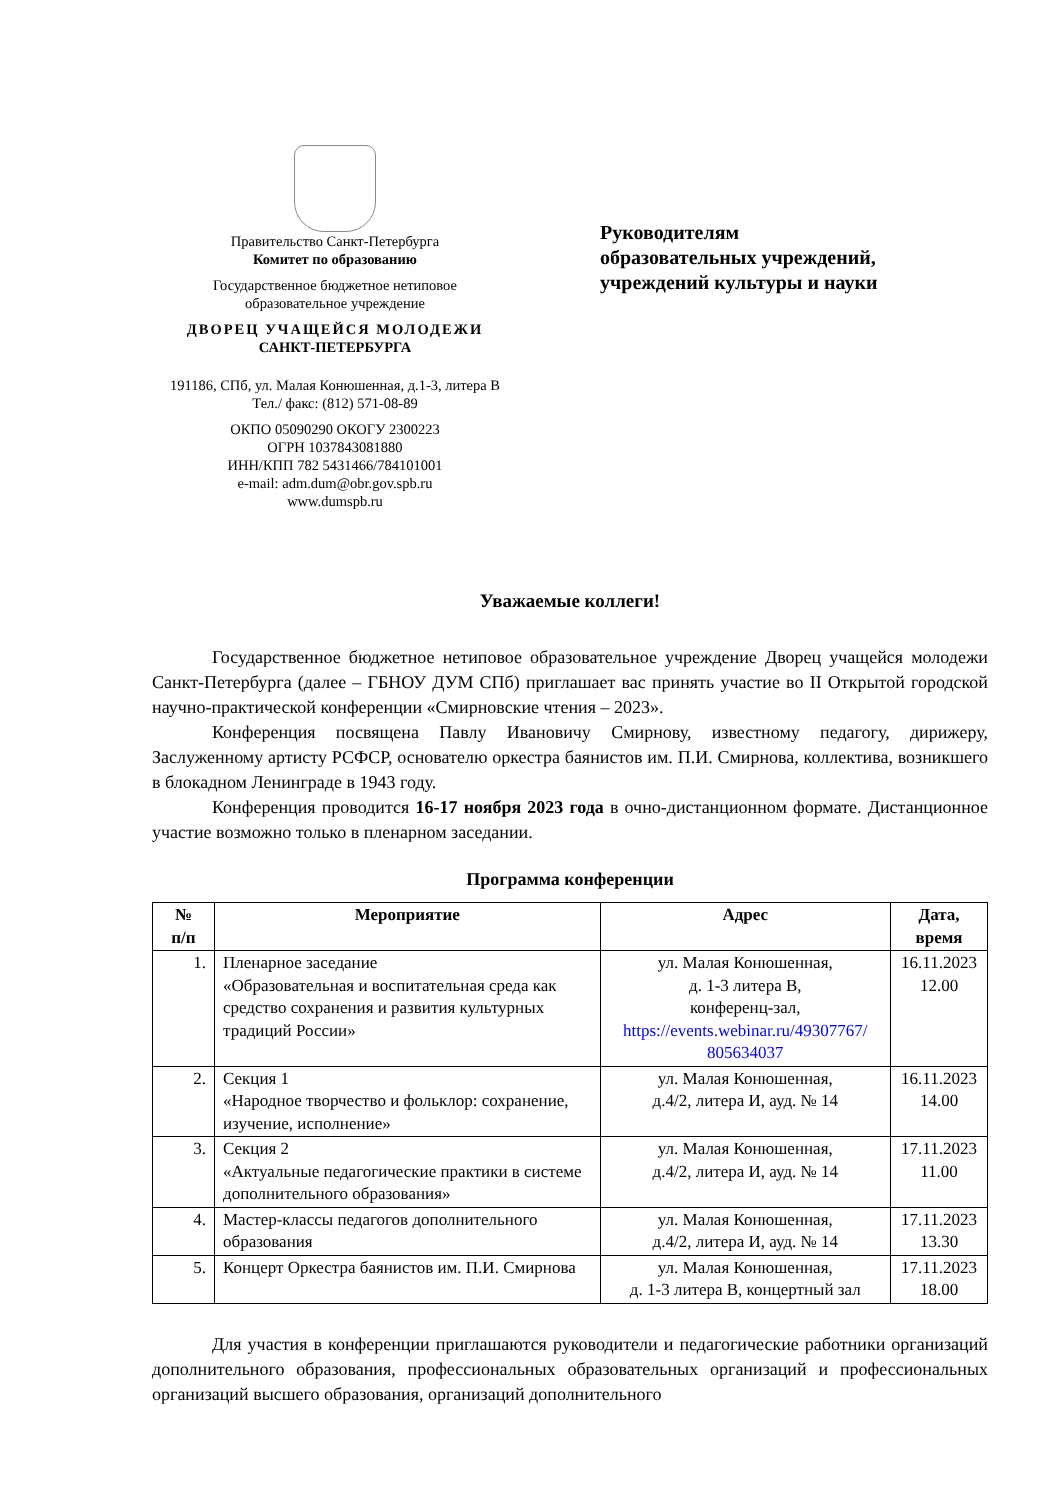Правительство Санкт-Петербурга
Комитет по образованию
Государственное бюджетное нетиповое
образовательное учреждение
ДВОРЕЦ УЧАЩЕЙСЯ МОЛОДЕЖИ
САНКТ-ПЕТЕРБУРГА
191186, СПб, ул. Малая Конюшенная, д.1-3, литера В
Тел./ факс: (812) 571-08-89
ОКПО 05090290 ОКОГУ 2300223
ОГРН 1037843081880
ИНН/КПП 782 5431466/784101001
e-mail: adm.dum@obr.gov.spb.ru
www.dumspb.ru
Руководителям
образовательных учреждений,
учреждений культуры и науки
Уважаемые коллеги!
Государственное бюджетное нетиповое образовательное учреждение Дворец учащейся молодежи Санкт-Петербурга (далее – ГБНОУ ДУМ СПб) приглашает вас принять участие во II Открытой городской научно-практической конференции «Смирновские чтения – 2023».
Конференция посвящена Павлу Ивановичу Смирнову, известному педагогу, дирижеру, Заслуженному артисту РСФСР, основателю оркестра баянистов им. П.И. Смирнова, коллектива, возникшего в блокадном Ленинграде в 1943 году.
Конференция проводится 16-17 ноября 2023 года в очно-дистанционном формате. Дистанционное участие возможно только в пленарном заседании.
Программа конференции
| № п/п | Мероприятие | Адрес | Дата, время |
| --- | --- | --- | --- |
| 1. | Пленарное заседание «Образовательная и воспитательная среда как средство сохранения и развития культурных традиций России» | ул. Малая Конюшенная, д. 1-3 литера В, конференц-зал, https://events.webinar.ru/49307767/ 805634037 | 16.11.2023 12.00 |
| 2. | Секция 1 «Народное творчество и фольклор: сохранение, изучение, исполнение» | ул. Малая Конюшенная, д.4/2, литера И, ауд. № 14 | 16.11.2023 14.00 |
| 3. | Секция 2 «Актуальные педагогические практики в системе дополнительного образования» | ул. Малая Конюшенная, д.4/2, литера И, ауд. № 14 | 17.11.2023 11.00 |
| 4. | Мастер-классы педагогов дополнительного образования | ул. Малая Конюшенная, д.4/2, литера И, ауд. № 14 | 17.11.2023 13.30 |
| 5. | Концерт Оркестра баянистов им. П.И. Смирнова | ул. Малая Конюшенная, д. 1-3 литера В, концертный зал | 17.11.2023 18.00 |
Для участия в конференции приглашаются руководители и педагогические работники организаций дополнительного образования, профессиональных образовательных организаций и профессиональных организаций высшего образования, организаций дополнительного